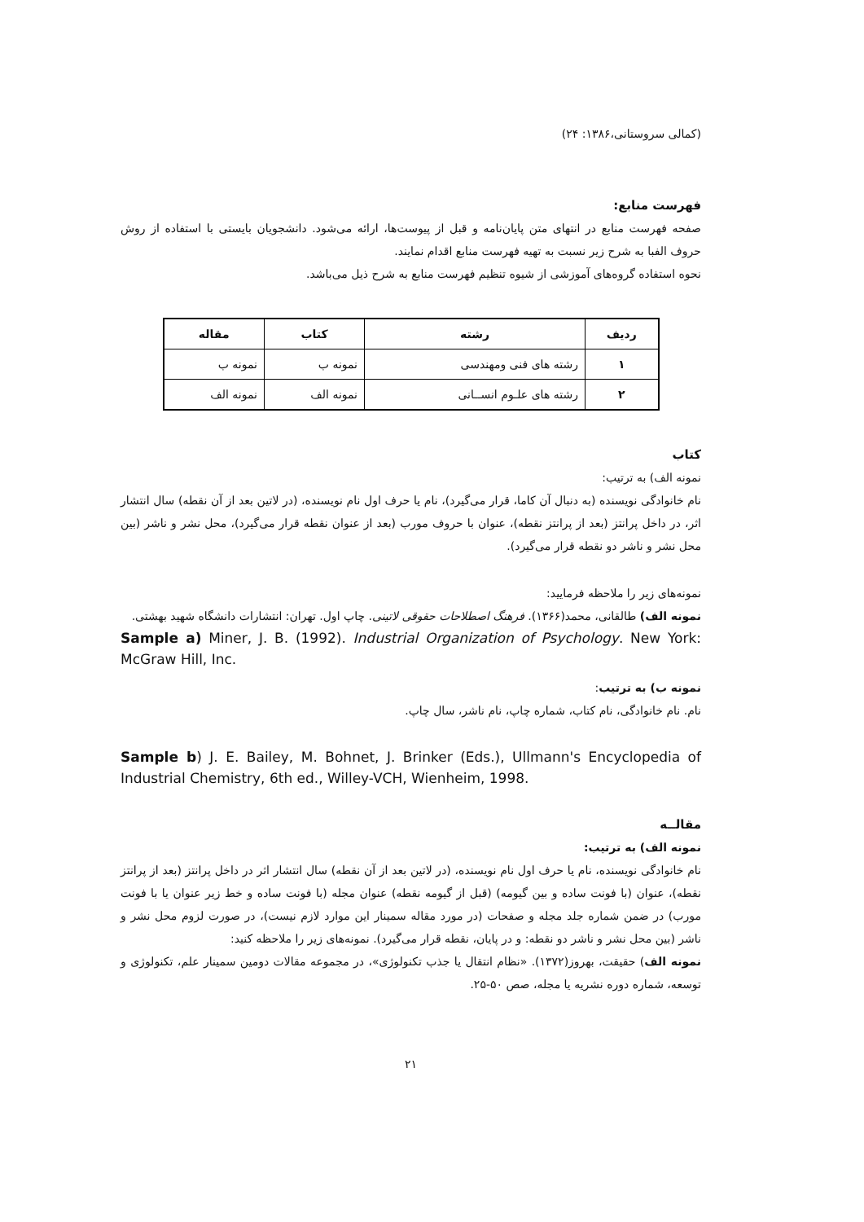(کمالی سروستانی،۱۳۸۶: ۲۴)
فهرست منابع:
صفحه فهرست منابع در انتهای متن پایان‌نامه و قبل از پیوست‌ها، ارائه می‌شود. دانشجویان بایستی با استفاده از روش حروف الفبا به شرح زیر نسبت به تهیه فهرست منابع اقدام نمایند.
نحوه استفاده گروه‌های آموزشی از شیوه تنظیم فهرست منابع به شرح ذیل می‌باشد.
| ردیف | رشته | کتاب | مقاله |
| --- | --- | --- | --- |
| ۱ | رشته های فنی ومهندسی | نمونه ب | نمونه ب |
| ۲ | رشته های علـوم انســانی | نمونه الف | نمونه الف |
کتاب
نمونه الف) به ترتیب:
نام خانوادگی نویسنده (به دنبال آن کاما، قرار می‌گیرد)، نام یا حرف اول نام نویسنده، (در لاتین بعد از آن نقطه) سال انتشار اثر، در داخل پرانتز (بعد از پرانتز نقطه)، عنوان با حروف مورب (بعد از عنوان نقطه قرار می‌گیرد)، محل نشر و ناشر (بین محل نشر و ناشر دو نقطه قرار می‌گیرد).
نمونه‌های زیر را ملاحظه فرمایید:
نمونه الف) طالقانی، محمد(۱۳۶۶). فرهنگ اصطلاحات حقوقی لاتینی. چاپ اول. تهران: انتشارات دانشگاه شهید بهشتی.
Sample a) Miner, J. B. (1992). Industrial Organization of Psychology. New York: McGraw Hill, Inc.
نمونه ب) به ترتیب:
نام. نام خانوادگی، نام کتاب، شماره چاپ، نام ناشر، سال چاپ.
Sample b) J. E. Bailey, M. Bohnet, J. Brinker (Eds.), Ullmann's Encyclopedia of Industrial Chemistry, 6th ed., Willey-VCH, Wienheim, 1998.
مقالــه
نمونه الف) به ترتیب:
نام خانوادگی نویسنده، نام یا حرف اول نام نویسنده، (در لاتین بعد از آن نقطه) سال انتشار اثر در داخل پرانتز (بعد از پرانتز نقطه)، عنوان (با فونت ساده و بین گیومه) (قبل از گیومه نقطه) عنوان مجله (با فونت ساده و خط زیر عنوان یا با فونت مورب) در ضمن شماره جلد مجله و صفحات (در مورد مقاله سمینار این موارد لازم نیست)، در صورت لزوم محل نشر و ناشر (بین محل نشر و ناشر دو نقطه: و در پایان، نقطه قرار می‌گیرد). نمونه‌های زیر را ملاحظه کنید:
نمونه الف) حقیقت، بهروز(۱۳۷۲). «نظام انتقال یا جذب تکنولوژی»، در مجموعه مقالات دومین سمینار علم، تکنولوژی و توسعه، شماره دوره نشریه یا مجله، صص ۵۰-۲۵.
۲۱